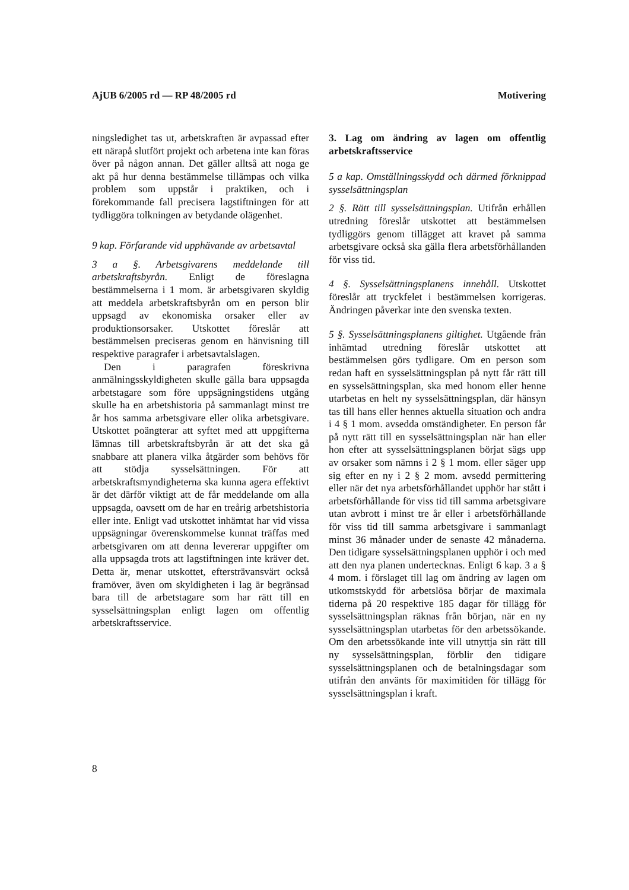AjUB 6/2005 rd — RP 48/2005 rd Motivering
ningsledighet tas ut, arbetskraften är avpassad efter ett närapå slutfört projekt och arbetena inte kan föras över på någon annan. Det gäller alltså att noga ge akt på hur denna bestämmelse tillämpas och vilka problem som uppstår i praktiken, och i förekommande fall precisera lagstiftningen för att tydliggöra tolkningen av betydande olägenhet.
9 kap. Förfarande vid upphävande av arbetsavtal
3 a §. Arbetsgivarens meddelande till arbetskraftsbyrån. Enligt de föreslagna bestämmelserna i 1 mom. är arbetsgivaren skyldig att meddela arbetskraftsbyrån om en person blir uppsagd av ekonomiska orsaker eller av produktionsorsaker. Utskottet föreslår att bestämmelsen preciseras genom en hänvisning till respektive paragrafer i arbetsavtalslagen.
Den i paragrafen föreskrivna anmälningsskyldigheten skulle gälla bara uppsagda arbetstagare som före uppsägningstidens utgång skulle ha en arbetshistoria på sammanlagt minst tre år hos samma arbetsgivare eller olika arbetsgivare. Utskottet poängterar att syftet med att uppgifterna lämnas till arbetskraftsbyrån är att det ska gå snabbare att planera vilka åtgärder som behövs för att stödja sysselsättningen. För att arbetskraftsmyndigheterna ska kunna agera effektivt är det därför viktigt att de får meddelande om alla uppsagda, oavsett om de har en treårig arbetshistoria eller inte. Enligt vad utskottet inhämtat har vid vissa uppsägningar överenskommelse kunnat träffas med arbetsgivaren om att denna levererar uppgifter om alla uppsagda trots att lagstiftningen inte kräver det. Detta är, menar utskottet, eftersträvansvärt också framöver, även om skyldigheten i lag är begränsad bara till de arbetstagare som har rätt till en sysselsättningsplan enligt lagen om offentlig arbetskraftsservice.
3. Lag om ändring av lagen om offentlig arbetskraftsservice
5 a kap. Omställningsskydd och därmed förknippad sysselsättningsplan
2 §. Rätt till sysselsättningsplan. Utifrån erhållen utredning föreslår utskottet att bestämmelsen tydliggörs genom tillägget att kravet på samma arbetsgivare också ska gälla flera arbetsförhållanden för viss tid.
4 §. Sysselsättningsplanens innehåll. Utskottet föreslår att tryckfelet i bestämmelsen korrigeras. Ändringen påverkar inte den svenska texten.
5 §. Sysselsättningsplanens giltighet. Utgående från inhämtad utredning föreslår utskottet att bestämmelsen görs tydligare. Om en person som redan haft en sysselsättningsplan på nytt får rätt till en sysselsättningsplan, ska med honom eller henne utarbetas en helt ny sysselsättningsplan, där hänsyn tas till hans eller hennes aktuella situation och andra i 4 § 1 mom. avsedda omständigheter. En person får på nytt rätt till en sysselsättningsplan när han eller hon efter att sysselsättningsplanen börjat sägs upp av orsaker som nämns i 2 § 1 mom. eller säger upp sig efter en ny i 2 § 2 mom. avsedd permittering eller när det nya arbetsförhållandet upphör har stått i arbetsförhållande för viss tid till samma arbetsgivare utan avbrott i minst tre år eller i arbetsförhållande för viss tid till samma arbetsgivare i sammanlagt minst 36 månader under de senaste 42 månaderna. Den tidigare sysselsättningsplanen upphör i och med att den nya planen undertecknas. Enligt 6 kap. 3 a § 4 mom. i förslaget till lag om ändring av lagen om utkomstskydd för arbetslösa börjar de maximala tiderna på 20 respektive 185 dagar för tillägg för sysselsättningsplan räknas från början, när en ny sysselsättningsplan utarbetas för den arbetssökande. Om den arbetssökande inte vill utnyttja sin rätt till ny sysselsättningsplan, förblir den tidigare sysselsättningsplanen och de betalningsdagar som utifrån den använts för maximitiden för tillägg för sysselsättningsplan i kraft.
8